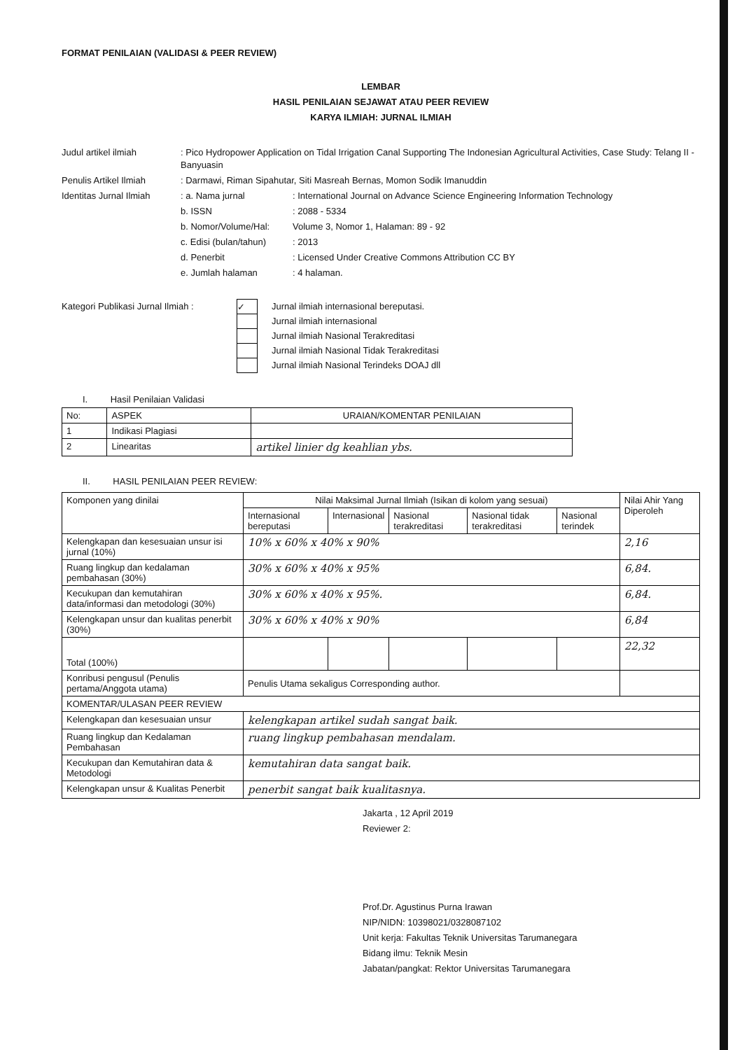FORMAT PENILAIAN (VALIDASI & PEER REVIEW)
LEMBAR
HASIL PENILAIAN SEJAWAT ATAU PEER REVIEW
KARYA ILMIAH: JURNAL ILMIAH
Judul artikel ilmiah
: Pico Hydropower Application on Tidal Irrigation Canal Supporting The Indonesian Agricultural Activities, Case Study: Telang II - Banyuasin
Penulis Artikel Ilmiah
: Darmawi, Riman Sipahutar, Siti Masreah Bernas, Momon Sodik Imanuddin
Identitas Jurnal Ilmiah
: a. Nama jurnal
: International Journal on Advance Science Engineering Information Technology
b. ISSN
: 2088 - 5334
b. Nomor/Volume/Hal:
Volume 3, Nomor 1, Halaman: 89 - 92
c. Edisi (bulan/tahun)
: 2013
d. Penerbit
: Licensed Under Creative Commons Attribution CC BY
e. Jumlah halaman
: 4 halaman.
Kategori Publikasi Jurnal Ilmiah :
✓
Jurnal ilmiah internasional bereputasi.
Jurnal ilmiah internasional
Jurnal ilmiah Nasional Terakreditasi
Jurnal ilmiah Nasional Tidak Terakreditasi
Jurnal ilmiah Nasional Terindeks DOAJ dll
I. Hasil Penilaian Validasi
| No: | ASPEK | URAIAN/KOMENTAR PENILAIAN |
| 1 | Indikasi Plagiasi | |
| 2 | Linearitas | artikel linier dg keahlian ybs. |
II. HASIL PENILAIAN PEER REVIEW:
| Komponen yang dinilai | Nilai Maksimal Jurnal Ilmiah (Isikan di kolom yang sesuai) | | | | | Nilai Ahir Yang Diperoleh |
| | Internasional bereputasi | Internasional | Nasional terakreditasi | Nasional tidak terakreditasi | Nasional terindek | |
| Kelengkapan dan kesesuaian unsur isi jurnal (10%) | 10% x 60% x 40% x 90% | | | | | 2,16 |
| Ruang lingkup dan kedalaman pembahasan (30%) | 30% x 60% x 40% x 95% | | | | | 6,84. |
| Kecukupan dan kemutahiran data/informasi dan metodologi (30%) | 30% x 60% x 40% x 95%. | | | | | 6,84. |
| Kelengkapan unsur dan kualitas penerbit (30%) | 30% x 60% x 40% x 90% | | | | | 6,84 |
| Total (100%) | | | | | | 22,32 |
| Konribusi pengusul (Penulis pertama/Anggota utama) | Penulis Utama sekaligus Corresponding author. | | | | | |
| KOMENTAR/ULASAN PEER REVIEW | | | | | | |
| Kelengkapan dan kesesuaian unsur | kelengkapan artikel sudah sangat baik. | | | | | |
| Ruang lingkup dan Kedalaman Pembahasan | ruang lingkup pembahasan mendalam. | | | | | |
| Kecukupan dan Kemutahiran data & Metodologi | kemutahiran data sangat baik. | | | | | |
| Kelengkapan unsur & Kualitas Penerbit | penerbit sangat baik kualitasnya. | | | | | |
Jakarta , 12 April 2019
Reviewer 2:
Prof.Dr. Agustinus Purna Irawan
NIP/NIDN: 10398021/0328087102
Unit kerja: Fakultas Teknik Universitas Tarumanegara
Bidang ilmu: Teknik Mesin
Jabatan/pangkat: Rektor Universitas Tarumanegara